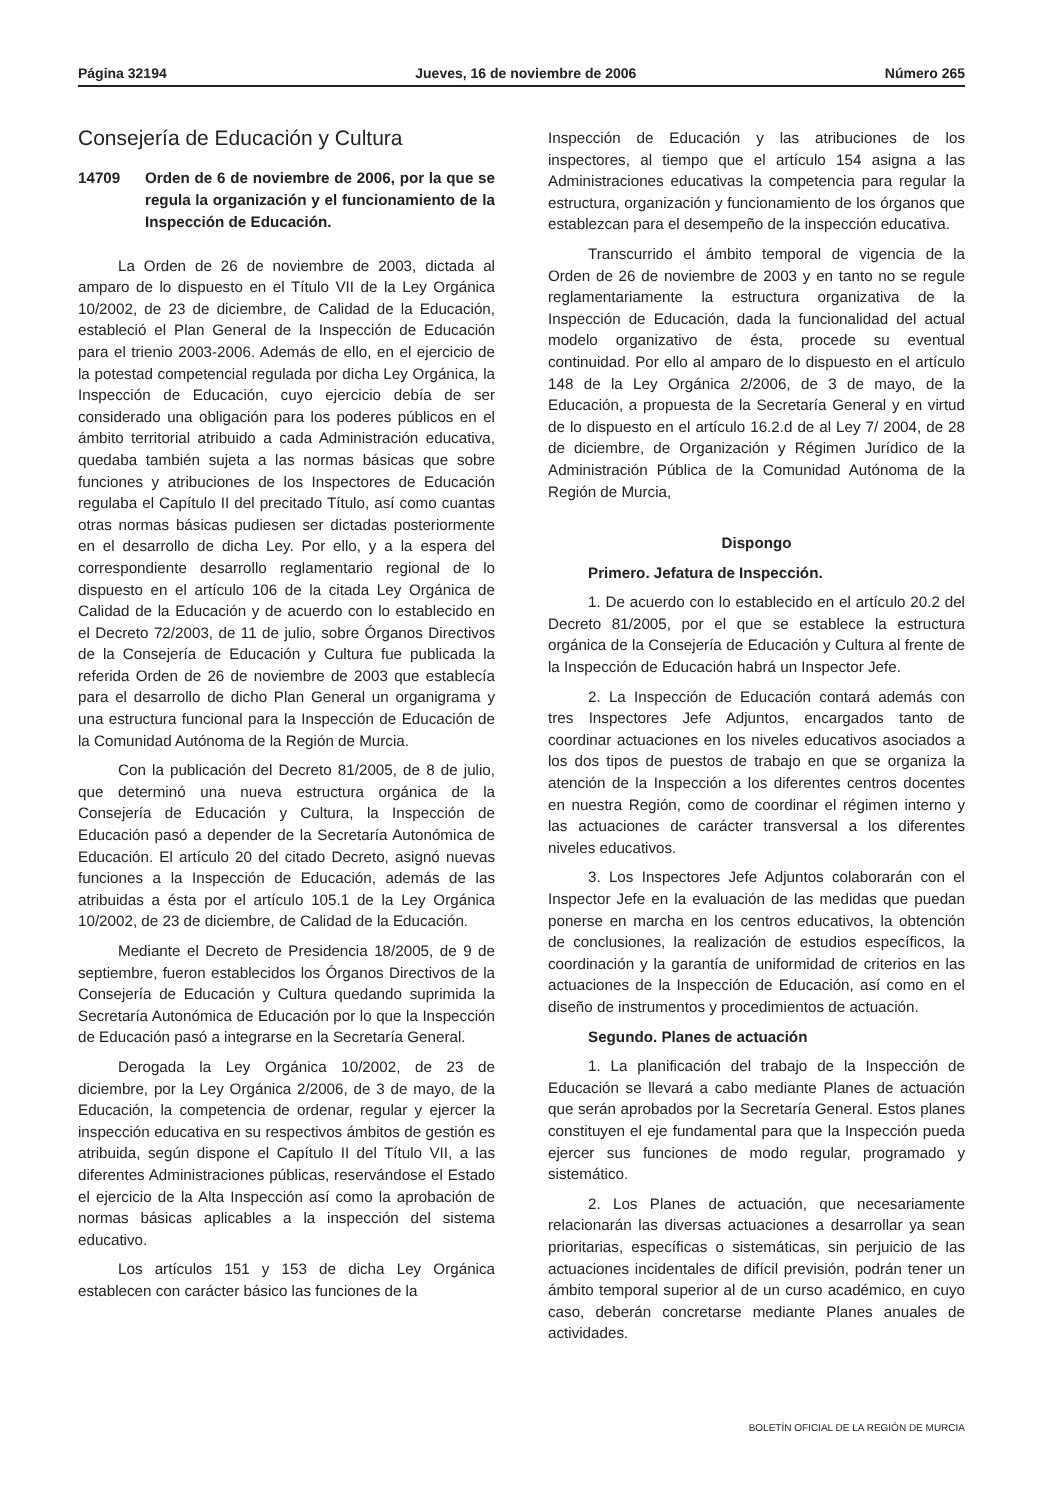Página 32194 Jueves, 16 de noviembre de 2006 Número 265
Consejería de Educación y Cultura
14709 Orden de 6 de noviembre de 2006, por la que se regula la organización y el funcionamiento de la Inspección de Educación.
La Orden de 26 de noviembre de 2003, dictada al amparo de lo dispuesto en el Título VII de la Ley Orgánica 10/2002, de 23 de diciembre, de Calidad de la Educación, estableció el Plan General de la Inspección de Educación para el trienio 2003-2006. Además de ello, en el ejercicio de la potestad competencial regulada por dicha Ley Orgánica, la Inspección de Educación, cuyo ejercicio debía de ser considerado una obligación para los poderes públicos en el ámbito territorial atribuido a cada Administración educativa, quedaba también sujeta a las normas básicas que sobre funciones y atribuciones de los Inspectores de Educación regulaba el Capítulo II del precitado Título, así como cuantas otras normas básicas pudiesen ser dictadas posteriormente en el desarrollo de dicha Ley. Por ello, y a la espera del correspondiente desarrollo reglamentario regional de lo dispuesto en el artículo 106 de la citada Ley Orgánica de Calidad de la Educación y de acuerdo con lo establecido en el Decreto 72/2003, de 11 de julio, sobre Órganos Directivos de la Consejería de Educación y Cultura fue publicada la referida Orden de 26 de noviembre de 2003 que establecía para el desarrollo de dicho Plan General un organigrama y una estructura funcional para la Inspección de Educación de la Comunidad Autónoma de la Región de Murcia.
Con la publicación del Decreto 81/2005, de 8 de julio, que determinó una nueva estructura orgánica de la Consejería de Educación y Cultura, la Inspección de Educación pasó a depender de la Secretaría Autonómica de Educación. El artículo 20 del citado Decreto, asignó nuevas funciones a la Inspección de Educación, además de las atribuidas a ésta por el artículo 105.1 de la Ley Orgánica 10/2002, de 23 de diciembre, de Calidad de la Educación.
Mediante el Decreto de Presidencia 18/2005, de 9 de septiembre, fueron establecidos los Órganos Directivos de la Consejería de Educación y Cultura quedando suprimida la Secretaría Autonómica de Educación por lo que la Inspección de Educación pasó a integrarse en la Secretaría General.
Derogada la Ley Orgánica 10/2002, de 23 de diciembre, por la Ley Orgánica 2/2006, de 3 de mayo, de la Educación, la competencia de ordenar, regular y ejercer la inspección educativa en su respectivos ámbitos de gestión es atribuida, según dispone el Capítulo II del Título VII, a las diferentes Administraciones públicas, reservándose el Estado el ejercicio de la Alta Inspección así como la aprobación de normas básicas aplicables a la inspección del sistema educativo.
Los artículos 151 y 153 de dicha Ley Orgánica establecen con carácter básico las funciones de la
Inspección de Educación y las atribuciones de los inspectores, al tiempo que el artículo 154 asigna a las Administraciones educativas la competencia para regular la estructura, organización y funcionamiento de los órganos que establezcan para el desempeño de la inspección educativa.
Transcurrido el ámbito temporal de vigencia de la Orden de 26 de noviembre de 2003 y en tanto no se regule reglamentariamente la estructura organizativa de la Inspección de Educación, dada la funcionalidad del actual modelo organizativo de ésta, procede su eventual continuidad. Por ello al amparo de lo dispuesto en el artículo 148 de la Ley Orgánica 2/2006, de 3 de mayo, de la Educación, a propuesta de la Secretaría General y en virtud de lo dispuesto en el artículo 16.2.d de al Ley 7/ 2004, de 28 de diciembre, de Organización y Régimen Jurídico de la Administración Pública de la Comunidad Autónoma de la Región de Murcia,
Dispongo
Primero. Jefatura de Inspección.
1. De acuerdo con lo establecido en el artículo 20.2 del Decreto 81/2005, por el que se establece la estructura orgánica de la Consejería de Educación y Cultura al frente de la Inspección de Educación habrá un Inspector Jefe.
2. La Inspección de Educación contará además con tres Inspectores Jefe Adjuntos, encargados tanto de coordinar actuaciones en los niveles educativos asociados a los dos tipos de puestos de trabajo en que se organiza la atención de la Inspección a los diferentes centros docentes en nuestra Región, como de coordinar el régimen interno y las actuaciones de carácter transversal a los diferentes niveles educativos.
3. Los Inspectores Jefe Adjuntos colaborarán con el Inspector Jefe en la evaluación de las medidas que puedan ponerse en marcha en los centros educativos, la obtención de conclusiones, la realización de estudios específicos, la coordinación y la garantía de uniformidad de criterios en las actuaciones de la Inspección de Educación, así como en el diseño de instrumentos y procedimientos de actuación.
Segundo. Planes de actuación
1. La planificación del trabajo de la Inspección de Educación se llevará a cabo mediante Planes de actuación que serán aprobados por la Secretaría General. Estos planes constituyen el eje fundamental para que la Inspección pueda ejercer sus funciones de modo regular, programado y sistemático.
2. Los Planes de actuación, que necesariamente relacionarán las diversas actuaciones a desarrollar ya sean prioritarias, específicas o sistemáticas, sin perjuicio de las actuaciones incidentales de difícil previsión, podrán tener un ámbito temporal superior al de un curso académico, en cuyo caso, deberán concretarse mediante Planes anuales de actividades.
BOLETÍN OFICIAL DE LA REGIÓN DE MURCIA